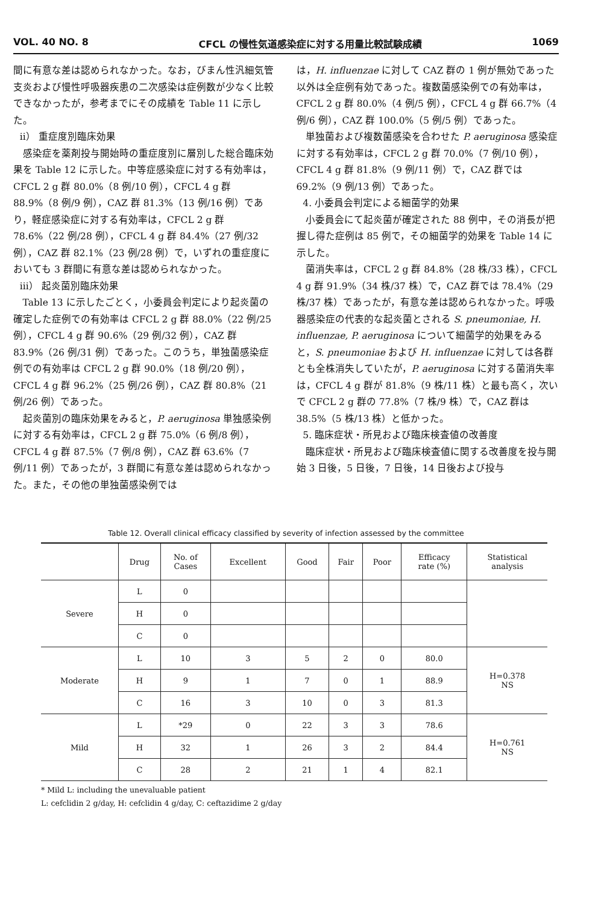VOL. 40 NO. 8 CFCL の慢性気道感染症に対する用量比較試験成績 1069
間に有意な差は認められなかった。なお，びまん性汎細気管支炎および慢性呼吸器疾患の二次感染は症例数が少なく比較できなかったが，参考までにその成績を Table 11 に示した。
ii） 重症度別臨床効果
感染症を薬剤投与開始時の重症度別に層別した総合臨床効果を Table 12 に示した。中等症感染症に対する有効率は，CFCL 2 g 群 80.0%（8 例/10 例），CFCL 4 g 群 88.9%（8 例/9 例），CAZ 群 81.3%（13 例/16 例）であり，軽症感染症に対する有効率は，CFCL 2 g 群 78.6%（22 例/28 例），CFCL 4 g 群 84.4%（27 例/32 例），CAZ 群 82.1%（23 例/28 例）で，いずれの重症度においても 3 群間に有意な差は認められなかった。
iii） 起炎菌別臨床効果
Table 13 に示したごとく，小委員会判定により起炎菌の確定した症例での有効率は CFCL 2 g 群 88.0%（22 例/25 例），CFCL 4 g 群 90.6%（29 例/32 例），CAZ 群 83.9%（26 例/31 例）であった。このうち，単独菌感染症例での有効率は CFCL 2 g 群 90.0%（18 例/20 例），CFCL 4 g 群 96.2%（25 例/26 例），CAZ 群 80.8%（21 例/26 例）であった。
起炎菌別の臨床効果をみると，P. aeruginosa 単独感染例に対する有効率は，CFCL 2 g 群 75.0%（6 例/8 例），CFCL 4 g 群 87.5%（7 例/8 例），CAZ 群 63.6%（7 例/11 例）であったが，3 群間に有意な差は認められなかった。また，その他の単独菌感染例では
は，H. influenzae に対して CAZ 群の 1 例が無効であった以外は全症例有効であった。複数菌感染例での有効率は，CFCL 2 g 群 80.0%（4 例/5 例），CFCL 4 g 群 66.7%（4 例/6 例），CAZ 群 100.0%（5 例/5 例）であった。
単独菌および複数菌感染を合わせた P. aeruginosa 感染症に対する有効率は，CFCL 2 g 群 70.0%（7 例/10 例），CFCL 4 g 群 81.8%（9 例/11 例）で，CAZ 群では 69.2%（9 例/13 例）であった。
4. 小委員会判定による細菌学的効果
小委員会にて起炎菌が確定された 88 例中，その消長が把握し得た症例は 85 例で，その細菌学的効果を Table 14 に示した。
菌消失率は，CFCL 2 g 群 84.8%（28 株/33 株），CFCL 4 g 群 91.9%（34 株/37 株）で，CAZ 群では 78.4%（29 株/37 株）であったが，有意な差は認められなかった。呼吸器感染症の代表的な起炎菌とされる S. pneumoniae, H. influenzae, P. aeruginosa について細菌学的効果をみると，S. pneumoniae および H. influenzae に対しては各群とも全株消失していたが，P. aeruginosa に対する菌消失率は，CFCL 4 g 群が 81.8%（9 株/11 株）と最も高く，次いで CFCL 2 g 群の 77.8%（7 株/9 株）で，CAZ 群は 38.5%（5 株/13 株）と低かった。
5. 臨床症状・所見および臨床検査値の改善度
臨床症状・所見および臨床検査値に関する改善度を投与開始 3 日後，5 日後，7 日後，14 日後および投与
Table 12. Overall clinical efficacy classified by severity of infection assessed by the committee
| | Drug | No. of Cases | Excellent | Good | Fair | Poor | Efficacy rate (%) | Statistical analysis |
| --- | --- | --- | --- | --- | --- | --- | --- | --- |
| Severe | L | 0 | | | | | | |
| | H | 0 | | | | | | |
| | C | 0 | | | | | | |
| Moderate | L | 10 | 3 | 5 | 2 | 0 | 80.0 | H=0.378 NS |
| | H | 9 | 1 | 7 | 0 | 1 | 88.9 | |
| | C | 16 | 3 | 10 | 0 | 3 | 81.3 | |
| Mild | L | *29 | 0 | 22 | 3 | 3 | 78.6 | H=0.761 NS |
| | H | 32 | 1 | 26 | 3 | 2 | 84.4 | |
| | C | 28 | 2 | 21 | 1 | 4 | 82.1 | |
* Mild L: including the unevaluable patient
L: cefclidin 2 g/day, H: cefclidin 4 g/day, C: ceftazidime 2 g/day